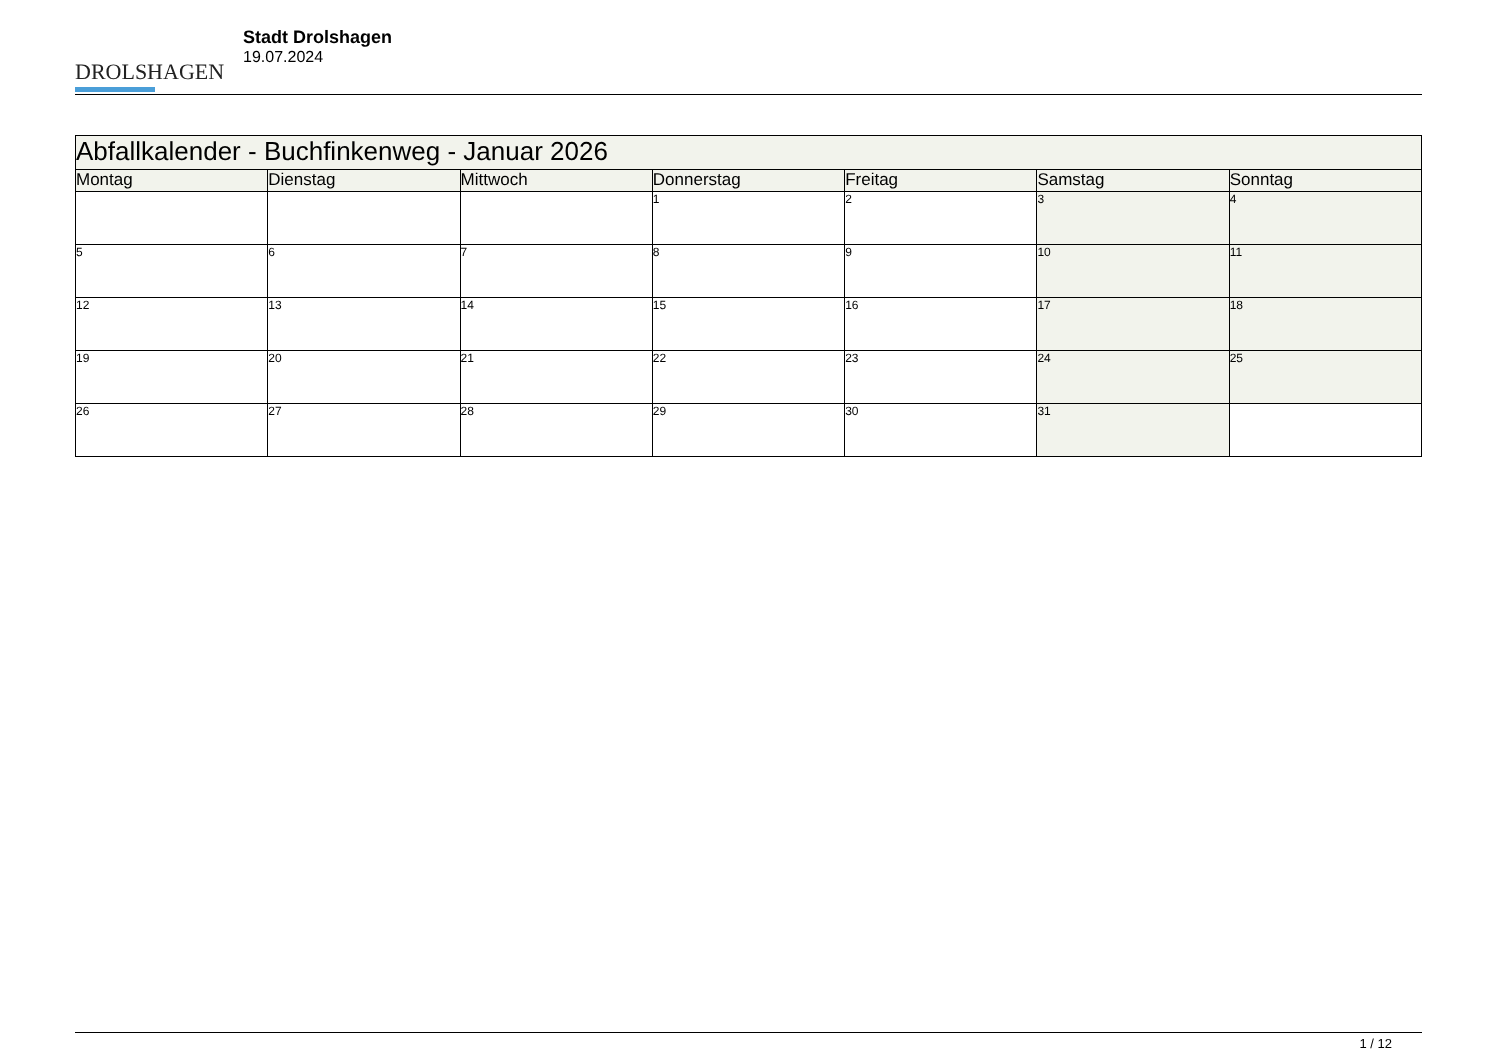DROLSHAGEN
Stadt Drolshagen
19.07.2024
| Abfallkalender - Buchfinkenweg - Januar 2026 | | | | | | |
| Montag | Dienstag | Mittwoch | Donnerstag | Freitag | Samstag | Sonntag |
| | | | 1 | 2 | 3 | 4 |
| 5 | 6 | 7 | 8 | 9 | 10 | 11 |
| 12 | 13 | 14 | 15 | 16 | 17 | 18 |
| 19 | 20 | 21 | 22 | 23 | 24 | 25 |
| 26 | 27 | 28 | 29 | 30 | 31 | |
1 / 12